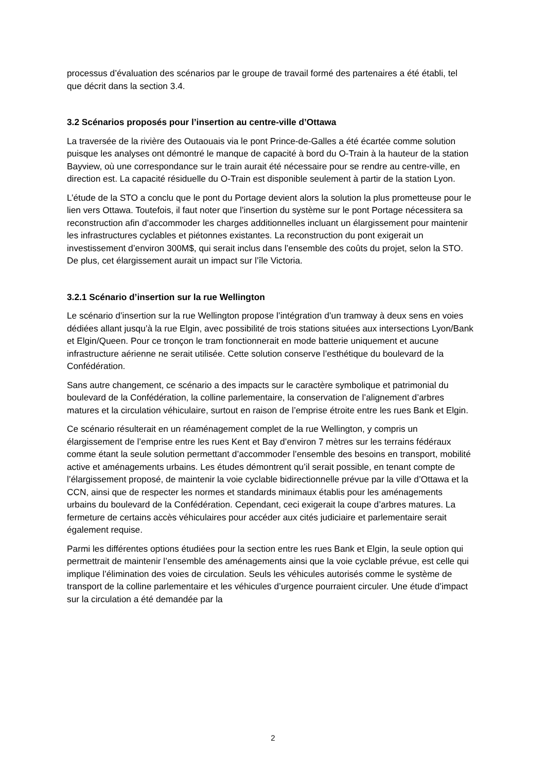processus d’évaluation des scénarios par le groupe de travail formé des partenaires a été établi, tel que décrit dans la section 3.4.
3.2 Scénarios proposés pour l’insertion au centre-ville d’Ottawa
La traversée de la rivière des Outaouais via le pont Prince-de-Galles a été écartée comme solution puisque les analyses ont démontré le manque de capacité à bord du O-Train à la hauteur de la station Bayview, où une correspondance sur le train aurait été nécessaire pour se rendre au centre-ville, en direction est. La capacité résiduelle du O-Train est disponible seulement à partir de la station Lyon.
L’étude de la STO a conclu que le pont du Portage devient alors la solution la plus prometteuse pour le lien vers Ottawa. Toutefois, il faut noter que l’insertion du système sur le pont Portage nécessitera sa reconstruction afin d’accommoder les charges additionnelles incluant un élargissement pour maintenir les infrastructures cyclables et piétonnes existantes. La reconstruction du pont exigerait un investissement d’environ 300M$, qui serait inclus dans l’ensemble des coûts du projet, selon la STO. De plus, cet élargissement aurait un impact sur l’île Victoria.
3.2.1 Scénario d’insertion sur la rue Wellington
Le scénario d’insertion sur la rue Wellington propose l’intégration d’un tramway à deux sens en voies dédiées allant jusqu’à la rue Elgin, avec possibilité de trois stations situées aux intersections Lyon/Bank et Elgin/Queen. Pour ce tronçon le tram fonctionnerait en mode batterie uniquement et aucune infrastructure aérienne ne serait utilisée. Cette solution conserve l’esthétique du boulevard de la Confédération.
Sans autre changement, ce scénario a des impacts sur le caractère symbolique et patrimonial du boulevard de la Confédération, la colline parlementaire, la conservation de l’alignement d’arbres matures et la circulation véhiculaire, surtout en raison de l’emprise étroite entre les rues Bank et Elgin.
Ce scénario résulterait en un réaménagement complet de la rue Wellington, y compris un élargissement de l’emprise entre les rues Kent et Bay d’environ 7 mètres sur les terrains fédéraux comme étant la seule solution permettant d’accommoder l’ensemble des besoins en transport, mobilité active et aménagements urbains. Les études démontrent qu’il serait possible, en tenant compte de l’élargissement proposé, de maintenir la voie cyclable bidirectionnelle prévue par la ville d’Ottawa et la CCN, ainsi que de respecter les normes et standards minimaux établis pour les aménagements urbains du boulevard de la Confédération. Cependant, ceci exigerait la coupe d’arbres matures. La fermeture de certains accès véhiculaires pour accéder aux cités judiciaire et parlementaire serait également requise.
Parmi les différentes options étudiées pour la section entre les rues Bank et Elgin, la seule option qui permettrait de maintenir l’ensemble des aménagements ainsi que la voie cyclable prévue, est celle qui implique l’élimination des voies de circulation. Seuls les véhicules autorisés comme le système de transport de la colline parlementaire et les véhicules d’urgence pourraient circuler. Une étude d’impact sur la circulation a été demandée par la
2